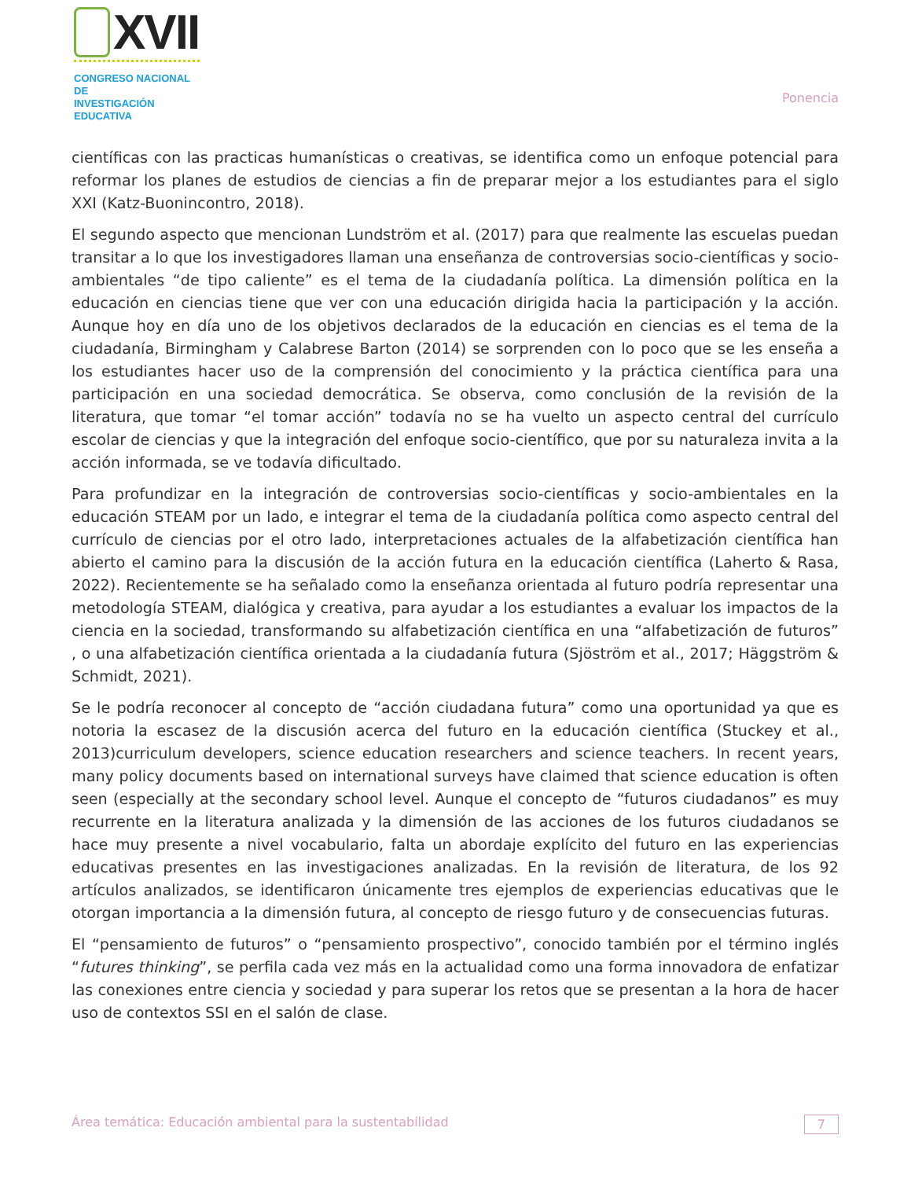XVII
CONGRESO NACIONAL DE
INVESTIGACIÓN EDUCATIVA
Ponencia
científicas con las practicas humanísticas o creativas, se identifica como un enfoque potencial para reformar los planes de estudios de ciencias a fin de preparar mejor a los estudiantes para el siglo XXI (Katz-Buonincontro, 2018).
El segundo aspecto que mencionan Lundström et al. (2017) para que realmente las escuelas puedan transitar a lo que los investigadores llaman una enseñanza de controversias socio-científicas y socio-ambientales “de tipo caliente” es el tema de la ciudadanía política. La dimensión política en la educación en ciencias tiene que ver con una educación dirigida hacia la participación y la acción. Aunque hoy en día uno de los objetivos declarados de la educación en ciencias es el tema de la ciudadanía, Birmingham y Calabrese Barton (2014) se sorprenden con lo poco que se les enseña a los estudiantes hacer uso de la comprensión del conocimiento y la práctica científica para una participación en una sociedad democrática. Se observa, como conclusión de la revisión de la literatura, que tomar “el tomar acción” todavía no se ha vuelto un aspecto central del currículo escolar de ciencias y que la integración del enfoque socio-científico, que por su naturaleza invita a la acción informada, se ve todavía dificultado.
Para profundizar en la integración de controversias socio-científicas y socio-ambientales en la educación STEAM por un lado, e integrar el tema de la ciudadanía política como aspecto central del currículo de ciencias por el otro lado, interpretaciones actuales de la alfabetización científica han abierto el camino para la discusión de la acción futura en la educación científica (Laherto & Rasa, 2022). Recientemente se ha señalado como la enseñanza orientada al futuro podría representar una metodología STEAM, dialógica y creativa, para ayudar a los estudiantes a evaluar los impactos de la ciencia en la sociedad, transformando su alfabetización científica en una “alfabetización de futuros” , o una alfabetización científica orientada a la ciudadanía futura (Sjöström et al., 2017; Häggström & Schmidt, 2021).
Se le podría reconocer al concepto de “acción ciudadana futura” como una oportunidad ya que es notoria la escasez de la discusión acerca del futuro en la educación científica (Stuckey et al., 2013)curriculum developers, science education researchers and science teachers. In recent years, many policy documents based on international surveys have claimed that science education is often seen (especially at the secondary school level. Aunque el concepto de “futuros ciudadanos” es muy recurrente en la literatura analizada y la dimensión de las acciones de los futuros ciudadanos se hace muy presente a nivel vocabulario, falta un abordaje explícito del futuro en las experiencias educativas presentes en las investigaciones analizadas. En la revisión de literatura, de los 92 artículos analizados, se identificaron únicamente tres ejemplos de experiencias educativas que le otorgan importancia a la dimensión futura, al concepto de riesgo futuro y de consecuencias futuras.
El “pensamiento de futuros” o “pensamiento prospectivo”, conocido también por el término inglés “futures thinking”, se perfila cada vez más en la actualidad como una forma innovadora de enfatizar las conexiones entre ciencia y sociedad y para superar los retos que se presentan a la hora de hacer uso de contextos SSI en el salón de clase.
Área temática: Educación ambiental para la sustentabilidad
7